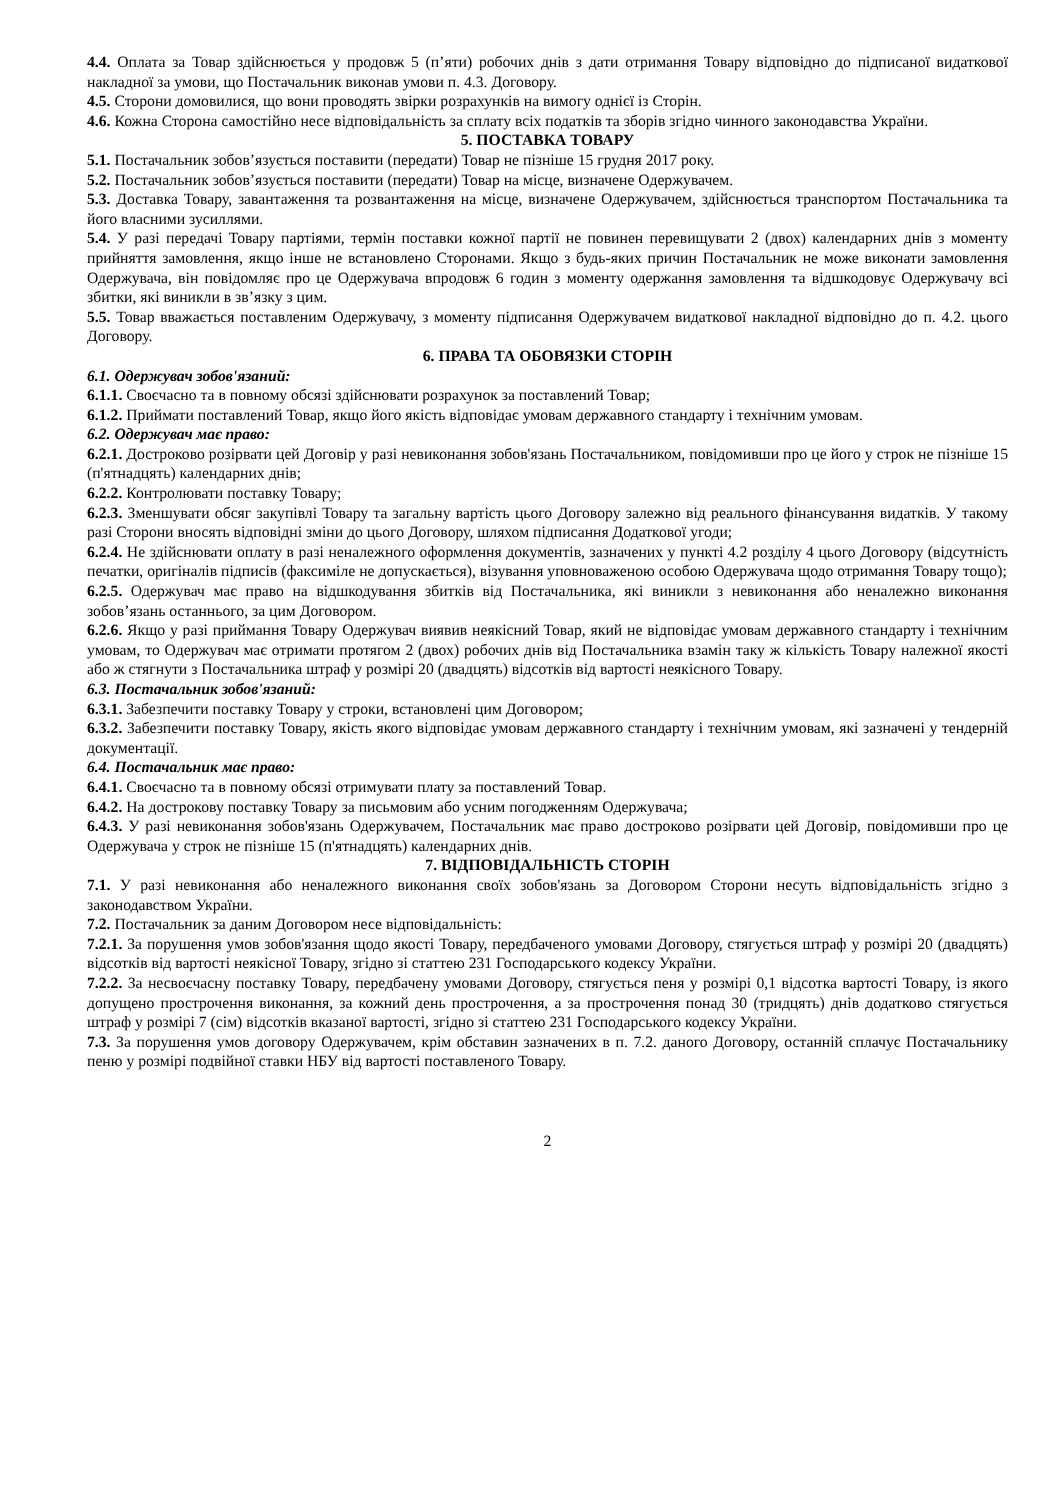4.4. Оплата за Товар здійснюється у продовж 5 (п’яти) робочих днів з дати отримання Товару відповідно до підписаної видаткової накладної за умови, що Постачальник виконав умови п. 4.3. Договору.
4.5. Сторони домовилися, що вони проводять звірки розрахунків на вимогу однієї із Сторін.
4.6. Кожна Сторона самостійно несе відповідальність за сплату всіх податків та зборів згідно чинного законодавства України.
5. ПОСТАВКА ТОВАРУ
5.1. Постачальник зобов’язується поставити (передати) Товар не пізніше 15 грудня 2017 року.
5.2. Постачальник зобов’язується поставити (передати) Товар на місце, визначене Одержувачем.
5.3. Доставка Товару, завантаження та розвантаження на місце, визначене Одержувачем, здійснюється транспортом Постачальника та його власними зусиллями.
5.4. У разі передачі Товару партіями, термін поставки кожної партії не повинен перевищувати 2 (двох) календарних днів з моменту прийняття замовлення, якщо інше не встановлено Сторонами. Якщо з будь-яких причин Постачальник не може виконати замовлення Одержувача, він повідомляє про це Одержувача впродовж 6 годин з моменту одержання замовлення та відшкодовує Одержувачу всі збитки, які виникли в зв’язку з цим.
5.5. Товар вважається поставленим Одержувачу, з моменту підписання Одержувачем видаткової накладної відповідно до п. 4.2. цього Договору.
6. ПРАВА ТА ОБОВЯЗКИ СТОРІН
6.1. Одержувач зобов'язаний:
6.1.1. Своєчасно та в повному обсязі здійснювати розрахунок за поставлений Товар;
6.1.2. Приймати поставлений Товар, якщо його якість відповідає умовам державного стандарту і технічним умовам.
6.2. Одержувач має право:
6.2.1. Достроково розірвати цей Договір у разі невиконання зобов'язань Постачальником, повідомивши про це його у строк не пізніше 15 (п'ятнадцять) календарних днів;
6.2.2. Контролювати поставку Товару;
6.2.3. Зменшувати обсяг закупівлі Товару та загальну вартість цього Договору залежно від реального фінансування видатків. У такому разі Сторони вносять відповідні зміни до цього Договору, шляхом підписання Додаткової угоди;
6.2.4. Не здійснювати оплату в разі неналежного оформлення документів, зазначених у пункті 4.2 розділу 4 цього Договору (відсутність печатки, оригіналів підписів (факсиміле не допускається), візування уповноваженою особою Одержувача щодо отримання Товару тощо);
6.2.5. Одержувач має право на відшкодування збитків від Постачальника, які виникли з невиконання або неналежно виконання зобов’язань останнього, за цим Договором.
6.2.6. Якщо у разі приймання Товару Одержувач виявив неякісний Товар, який не відповідає умовам державного стандарту і технічним умовам, то Одержувач має отримати протягом 2 (двох) робочих днів від Постачальника взамін таку ж кількість Товару належної якості або ж стягнути з Постачальника штраф у розмірі 20 (двадцять) відсотків від вартості неякісного Товару.
6.3. Постачальник зобов'язаний:
6.3.1. Забезпечити поставку Товару у строки, встановлені цим Договором;
6.3.2. Забезпечити поставку Товару, якість якого відповідає умовам державного стандарту і технічним умовам, які зазначені у тендерній документації.
6.4. Постачальник має право:
6.4.1. Своєчасно та в повному обсязі отримувати плату за поставлений Товар.
6.4.2. На дострокову поставку Товару за письмовим або усним погодженням Одержувача;
6.4.3. У разі невиконання зобов'язань Одержувачем, Постачальник має право достроково розірвати цей Договір, повідомивши про це Одержувача у строк не пізніше 15 (п'ятнадцять) календарних днів.
7. ВІДПОВІДАЛЬНІСТЬ СТОРІН
7.1. У разі невиконання або неналежного виконання своїх зобов'язань за Договором Сторони несуть відповідальність згідно з законодавством України.
7.2. Постачальник за даним Договором несе відповідальність:
7.2.1. За порушення умов зобов'язання щодо якості Товару, передбаченого умовами Договору, стягується штраф у розмірі 20 (двадцять) відсотків від вартості неякісної Товару, згідно зі статтею 231 Господарського кодексу України.
7.2.2. За несвоєчасну поставку Товару, передбачену умовами Договору, стягується пеня у розмірі 0,1 відсотка вартості Товару, із якого допущено прострочення виконання, за кожний день прострочення, а за прострочення понад 30 (тридцять) днів додатково стягується штраф у розмірі 7 (сім) відсотків вказаної вартості, згідно зі статтею 231 Господарського кодексу України.
7.3. За порушення умов договору Одержувачем, крім обставин зазначених в п. 7.2. даного Договору, останній сплачує Постачальнику пеню у розмірі подвійної ставки НБУ від вартості поставленого Товару.
2